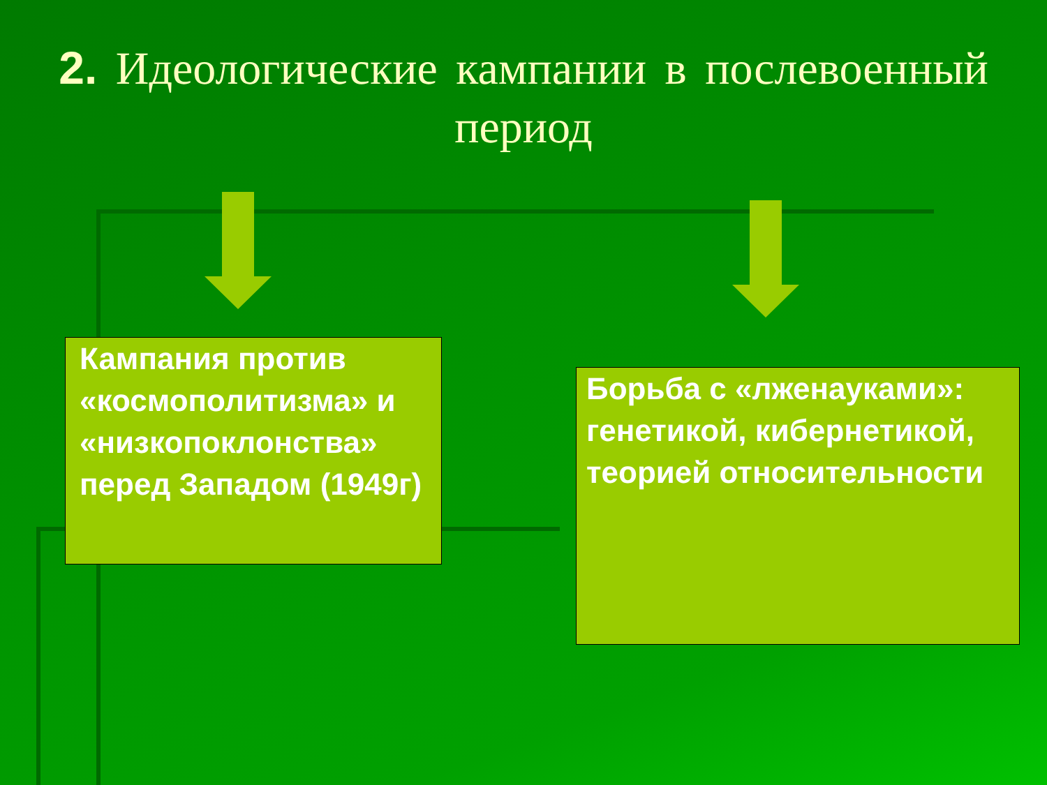2. Идеологические кампании в послевоенный период
Кампания против «космополитизма» и «низкопоклонства» перед Западом (1949г)
Борьба с «лженауками»: генетикой, кибернетикой, теорией относительности